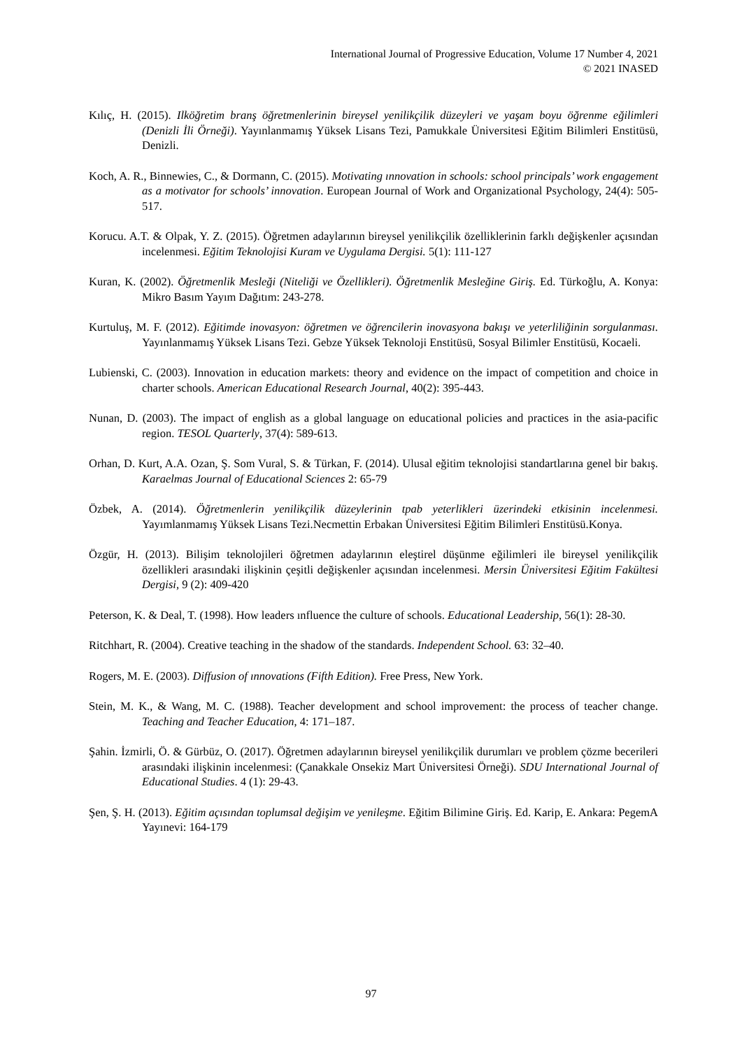International Journal of Progressive Education, Volume 17 Number 4, 2021
© 2021 INASED
Kılıç, H. (2015). Ilköğretim branş öğretmenlerinin bireysel yenilikçilik düzeyleri ve yaşam boyu öğrenme eğilimleri (Denizli İli Örneği). Yayınlanmamış Yüksek Lisans Tezi, Pamukkale Üniversitesi Eğitim Bilimleri Enstitüsü, Denizli.
Koch, A. R., Binnewies, C., & Dormann, C. (2015). Motivating ınnovation in schools: school principals’ work engagement as a motivator for schools’ innovation. European Journal of Work and Organizational Psychology, 24(4): 505-517.
Korucu. A.T. & Olpak, Y. Z. (2015). Öğretmen adaylarının bireysel yenilikçilik özelliklerinin farklı değişkenler açısından incelenmesi. Eğitim Teknolojisi Kuram ve Uygulama Dergisi. 5(1): 111-127
Kuran, K. (2002). Öğretmenlik Mesleği (Niteliği ve Özellikleri). Öğretmenlik Mesleğine Giriş. Ed. Türkoğlu, A. Konya: Mikro Basım Yayım Dağıtım: 243-278.
Kurtuluş, M. F. (2012). Eğitimde inovasyon: öğretmen ve öğrencilerin inovasyona bakışı ve yeterliliğinin sorgulanması. Yayınlanmamış Yüksek Lisans Tezi. Gebze Yüksek Teknoloji Enstitüsü, Sosyal Bilimler Enstitüsü, Kocaeli.
Lubienski, C. (2003). Innovation in education markets: theory and evidence on the impact of competition and choice in charter schools. American Educational Research Journal, 40(2): 395-443.
Nunan, D. (2003). The impact of english as a global language on educational policies and practices in the asia-pacific region. TESOL Quarterly, 37(4): 589-613.
Orhan, D. Kurt, A.A. Ozan, Ş. Som Vural, S. & Türkan, F. (2014). Ulusal eğitim teknolojisi standartlarına genel bir bakış. Karaelmas Journal of Educational Sciences 2: 65-79
Özbek, A. (2014). Öğretmenlerin yenilikçilik düzeylerinin tpab yeterlikleri üzerindeki etkisinin incelenmesi. Yayımlanmamış Yüksek Lisans Tezi.Necmettin Erbakan Üniversitesi Eğitim Bilimleri Enstitüsü.Konya.
Özgür, H. (2013). Bilişim teknolojileri öğretmen adaylarının eleştirel düşünme eğilimleri ile bireysel yenilikçilik özellikleri arasındaki ilişkinin çeşitli değişkenler açısından incelenmesi. Mersin Üniversitesi Eğitim Fakültesi Dergisi, 9 (2): 409-420
Peterson, K. & Deal, T. (1998). How leaders ınfluence the culture of schools. Educational Leadership, 56(1): 28-30.
Ritchhart, R. (2004). Creative teaching in the shadow of the standards. Independent School. 63: 32–40.
Rogers, M. E. (2003). Diffusion of ınnovations (Fifth Edition). Free Press, New York.
Stein, M. K., & Wang, M. C. (1988). Teacher development and school improvement: the process of teacher change. Teaching and Teacher Education, 4: 171–187.
Şahin. İzmirli, Ö. & Gürbüz, O. (2017). Öğretmen adaylarının bireysel yenilikçilik durumları ve problem çözme becerileri arasındaki ilişkinin incelenmesi: (Çanakkale Onsekiz Mart Üniversitesi Örneği). SDU International Journal of Educational Studies. 4 (1): 29-43.
Şen, Ş. H. (2013). Eğitim açısından toplumsal değişim ve yenileşme. Eğitim Bilimine Giriş. Ed. Karip, E. Ankara: PegemA Yayınevi: 164-179
97